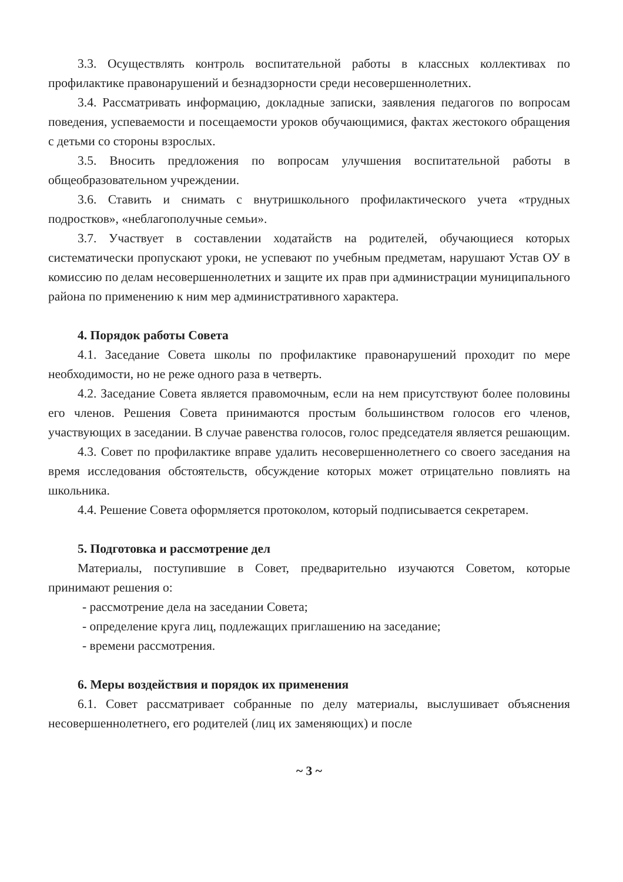3.3. Осуществлять контроль воспитательной работы в классных коллективах по профилактике правонарушений и безнадзорности среди несовершеннолетних.
3.4. Рассматривать информацию, докладные записки, заявления педагогов по вопросам поведения, успеваемости и посещаемости уроков обучающимися, фактах жестокого обращения с детьми со стороны взрослых.
3.5. Вносить предложения по вопросам улучшения воспитательной работы в общеобразовательном учреждении.
3.6. Ставить и снимать с внутришкольного профилактического учета «трудных подростков», «неблагополучные семьи».
3.7. Участвует в составлении ходатайств на родителей, обучающиеся которых систематически пропускают уроки, не успевают по учебным предметам, нарушают Устав ОУ в комиссию по делам несовершеннолетних и защите их прав при администрации муниципального района по применению к ним мер административного характера.
4. Порядок работы Совета
4.1. Заседание Совета школы по профилактике правонарушений проходит по мере необходимости, но не реже одного раза в четверть.
4.2. Заседание Совета является правомочным, если на нем присутствуют более половины его членов. Решения Совета принимаются простым большинством голосов его членов, участвующих в заседании. В случае равенства голосов, голос председателя является решающим.
4.3. Совет по профилактике вправе удалить несовершеннолетнего со своего заседания на время исследования обстоятельств, обсуждение которых может отрицательно повлиять на школьника.
4.4. Решение Совета оформляется протоколом, который подписывается секретарем.
5. Подготовка и рассмотрение дел
Материалы, поступившие в Совет, предварительно изучаются Советом, которые принимают решения о:
- рассмотрение дела на заседании Совета;
- определение круга лиц, подлежащих приглашению на заседание;
- времени рассмотрения.
6. Меры воздействия и порядок их применения
6.1. Совет рассматривает собранные по делу материалы, выслушивает объяснения несовершеннолетнего, его родителей (лиц их заменяющих) и после
~ 3 ~